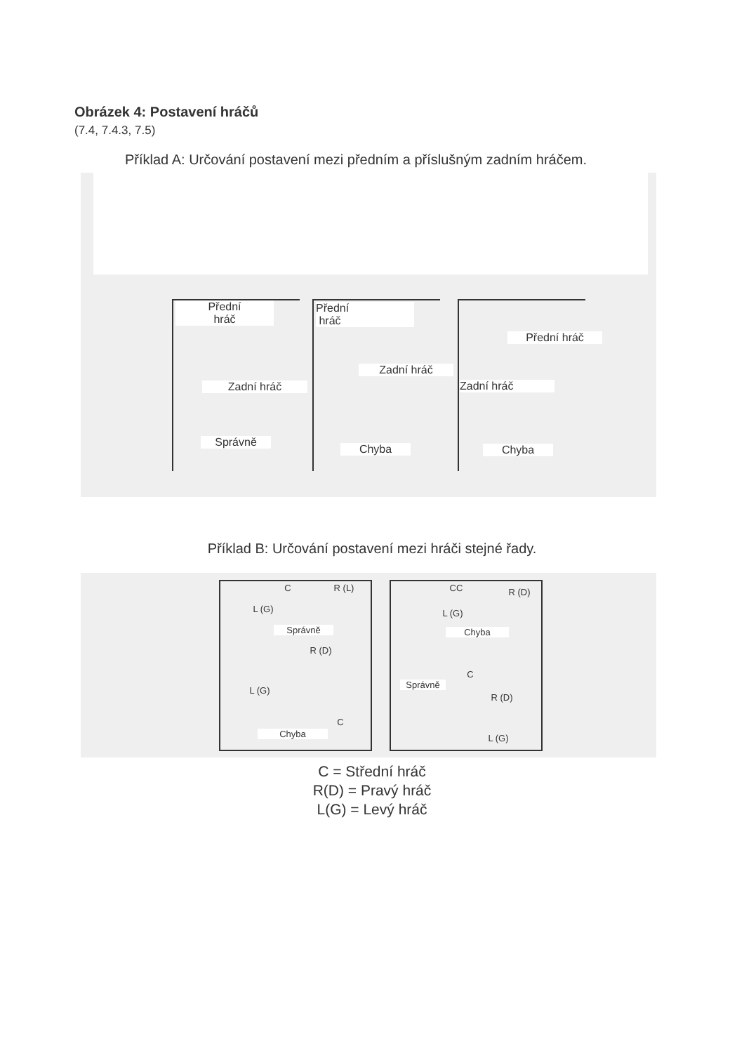Obrázek 4: Postavení hráčů
(7.4, 7.4.3, 7.5)
Příklad A: Určování postavení mezi předním a příslušným zadním hráčem.
Přední
hráč
Přední
hráč
Přední hráč
Zadní hráč
Zadní hráč
Zadní hráč
Správně
Chyba Chyba
Příklad B: Určování postavení mezi hráči stejné řady.
C R (L)
L (G)
Správně
R (D)
L (G)
C
Chyba
CC R (D)
L (G)
Chyba
C
Správně
R (D)
L (G)
C = Střední hráč
R(D) = Pravý hráč
L(G) = Levý hráč